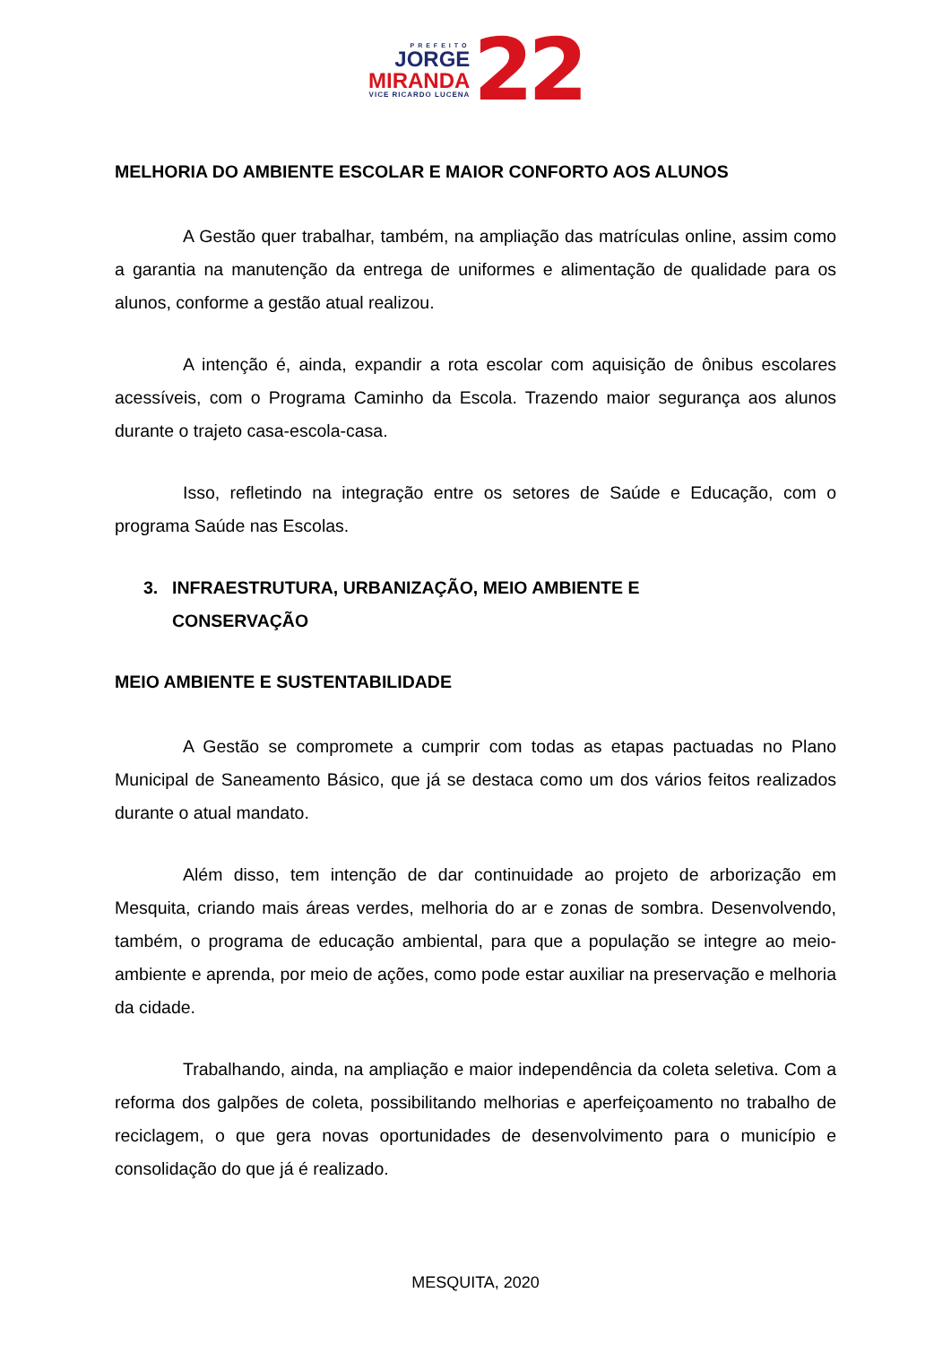PREFEITO
JORGE
MIRANDA
VICE RICARDO LUCENA
22
MELHORIA DO AMBIENTE ESCOLAR E MAIOR CONFORTO AOS ALUNOS
A Gestão quer trabalhar, também, na ampliação das matrículas online, assim como a garantia na manutenção da entrega de uniformes e alimentação de qualidade para os alunos, conforme a gestão atual realizou.
A intenção é, ainda, expandir a rota escolar com aquisição de ônibus escolares acessíveis, com o Programa Caminho da Escola. Trazendo maior segurança aos alunos durante o trajeto casa-escola-casa.
Isso, refletindo na integração entre os setores de Saúde e Educação, com o programa Saúde nas Escolas.
3. INFRAESTRUTURA, URBANIZAÇÃO, MEIO AMBIENTE E
CONSERVAÇÃO
MEIO AMBIENTE E SUSTENTABILIDADE
A Gestão se compromete a cumprir com todas as etapas pactuadas no Plano Municipal de Saneamento Básico, que já se destaca como um dos vários feitos realizados durante o atual mandato.
Além disso, tem intenção de dar continuidade ao projeto de arborização em Mesquita, criando mais áreas verdes, melhoria do ar e zonas de sombra. Desenvolvendo, também, o programa de educação ambiental, para que a população se integre ao meio-ambiente e aprenda, por meio de ações, como pode estar auxiliar na preservação e melhoria da cidade.
Trabalhando, ainda, na ampliação e maior independência da coleta seletiva. Com a reforma dos galpões de coleta, possibilitando melhorias e aperfeiçoamento no trabalho de reciclagem, o que gera novas oportunidades de desenvolvimento para o município e consolidação do que já é realizado.
MESQUITA, 2020